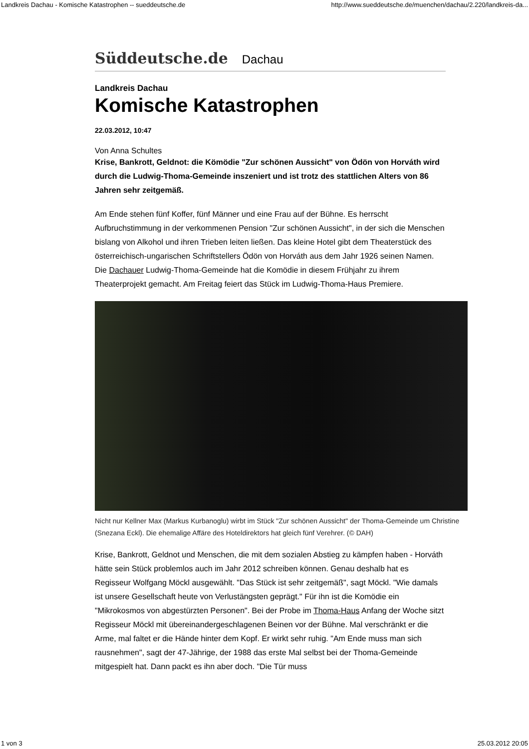Landkreis Dachau - Komische Katastrophen -- sueddeutsche.de http://www.sueddeutsche.de/muenchen/dachau/2.220/landkreis-da...
Süddeutsche.de Dachau
Landkreis Dachau
Komische Katastrophen
22.03.2012, 10:47
Von Anna Schultes
Krise, Bankrott, Geldnot: die Kömödie "Zur schönen Aussicht" von Ödön von Horváth wird durch die Ludwig-Thoma-Gemeinde inszeniert und ist trotz des stattlichen Alters von 86 Jahren sehr zeitgemäß.
Am Ende stehen fünf Koffer, fünf Männer und eine Frau auf der Bühne. Es herrscht Aufbruchstimmung in der verkommenen Pension "Zur schönen Aussicht", in der sich die Menschen bislang von Alkohol und ihren Trieben leiten ließen. Das kleine Hotel gibt dem Theaterstück des österreichisch-ungarischen Schriftstellers Ödön von Horváth aus dem Jahr 1926 seinen Namen. Die Dachauer Ludwig-Thoma-Gemeinde hat die Komödie in diesem Frühjahr zu ihrem Theaterprojekt gemacht. Am Freitag feiert das Stück im Ludwig-Thoma-Haus Premiere.
Nicht nur Kellner Max (Markus Kurbanoglu) wirbt im Stück "Zur schönen Aussicht" der Thoma-Gemeinde um Christine (Snezana Eckl). Die ehemalige Affäre des Hoteldirektors hat gleich fünf Verehrer. (© DAH)
Krise, Bankrott, Geldnot und Menschen, die mit dem sozialen Abstieg zu kämpfen haben - Horváth hätte sein Stück problemlos auch im Jahr 2012 schreiben können. Genau deshalb hat es Regisseur Wolfgang Möckl ausgewählt. "Das Stück ist sehr zeitgemäß", sagt Möckl. "Wie damals ist unsere Gesellschaft heute von Verlustängsten geprägt." Für ihn ist die Komödie ein "Mikrokosmos von abgestürzten Personen". Bei der Probe im Thoma-Haus Anfang der Woche sitzt Regisseur Möckl mit übereinandergeschlagenen Beinen vor der Bühne. Mal verschränkt er die Arme, mal faltet er die Hände hinter dem Kopf. Er wirkt sehr ruhig. "Am Ende muss man sich rausnehmen", sagt der 47-Jährige, der 1988 das erste Mal selbst bei der Thoma-Gemeinde mitgespielt hat. Dann packt es ihn aber doch. "Die Tür muss
1 von 3 25.03.2012 20:05